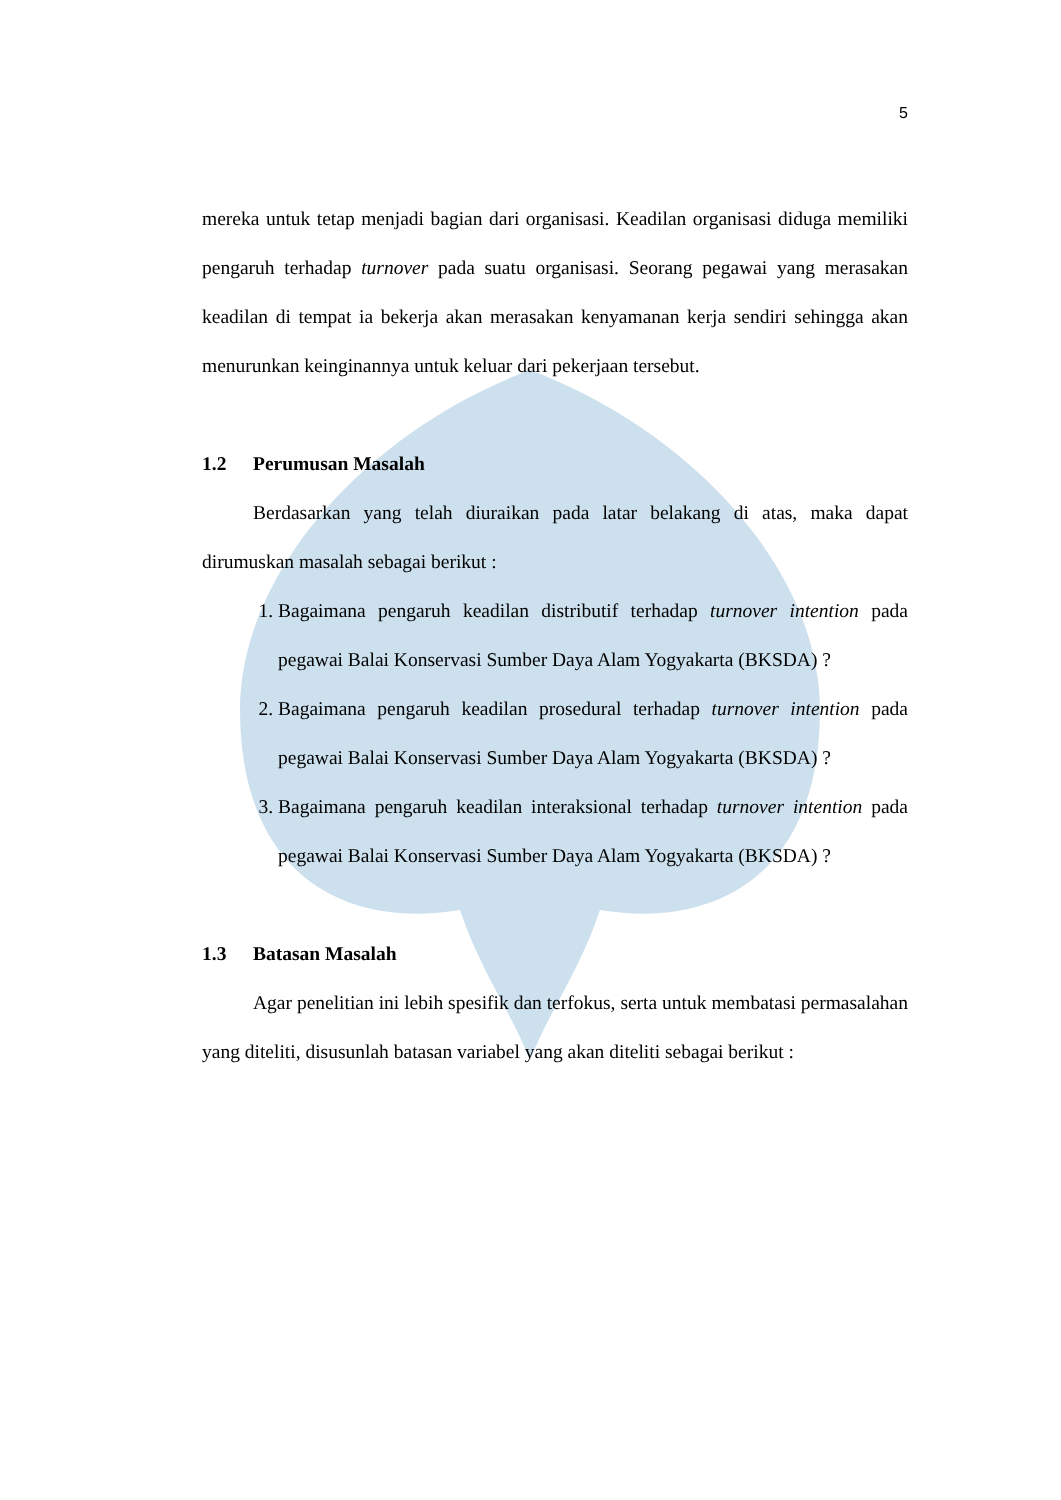5
mereka untuk tetap menjadi bagian dari organisasi. Keadilan organisasi diduga memiliki pengaruh terhadap turnover pada suatu organisasi. Seorang pegawai yang merasakan keadilan di tempat ia bekerja akan merasakan kenyamanan kerja sendiri sehingga akan menurunkan keinginannya untuk keluar dari pekerjaan tersebut.
1.2 Perumusan Masalah
Berdasarkan yang telah diuraikan pada latar belakang di atas, maka dapat dirumuskan masalah sebagai berikut :
1. Bagaimana pengaruh keadilan distributif terhadap turnover intention pada pegawai Balai Konservasi Sumber Daya Alam Yogyakarta (BKSDA) ?
2. Bagaimana pengaruh keadilan prosedural terhadap turnover intention pada pegawai Balai Konservasi Sumber Daya Alam Yogyakarta (BKSDA) ?
3. Bagaimana pengaruh keadilan interaksional terhadap turnover intention pada pegawai Balai Konservasi Sumber Daya Alam Yogyakarta (BKSDA) ?
1.3 Batasan Masalah
Agar penelitian ini lebih spesifik dan terfokus, serta untuk membatasi permasalahan yang diteliti, disusunlah batasan variabel yang akan diteliti sebagai berikut :